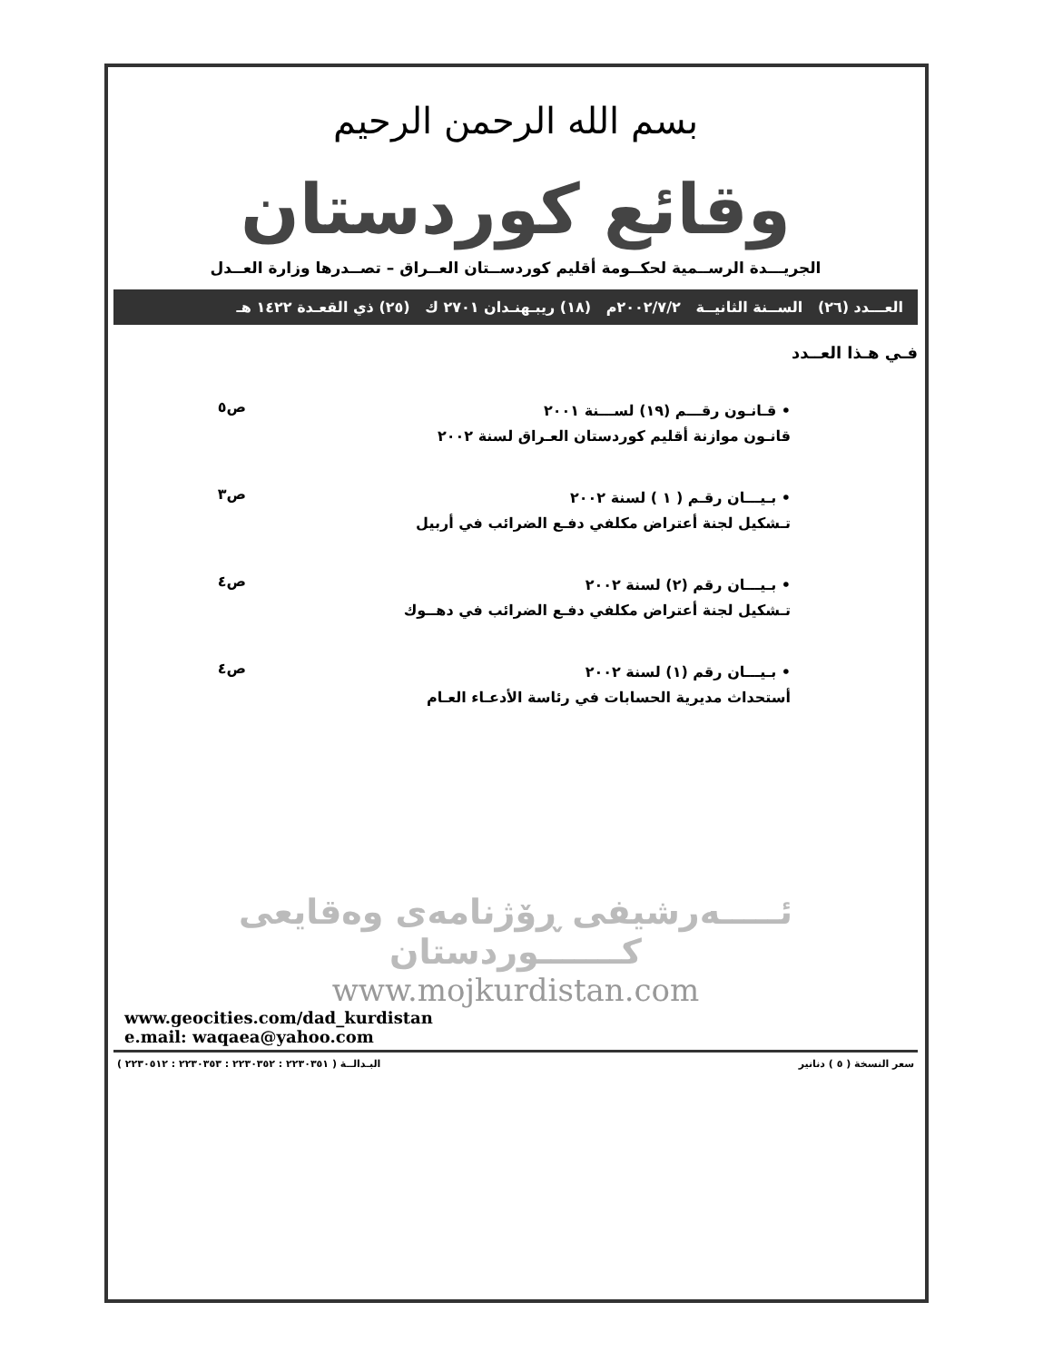بسم الله الرحمن الرحيم
وقائع كوردستان
الجريـــدة الرســمية لحكــومة أقليم كوردســتان العــراق – تصــدرها وزارة العــدل
العـــدد (٢٦) الســنة الثانيــة ٢٠٠٢/٧/٢م (١٨) ريبـهنـدان ٢٧٠١ ك (٢٥) ذي القعـدة ١٤٢٢ هـ
فـي هـذا العــدد
• قـانـون رقـــم (١٩) لســـنة ٢٠٠١
قانـون موازنة أقليم كوردستان العـراق لسنة ٢٠٠٢
ص٥
• بـيـــان رقـم ( ١ ) لسنة ٢٠٠٢
تـشكيل لجنة أعتراض مكلفي دفـع الضرائب في أربيل
ص٣
• بـيـــان رقم (٢) لسنة ٢٠٠٢
تـشكيل لجنة أعتراض مكلفي دفـع الضرائب في دهــوك
ص٤
• بـيـــان رقم (١) لسنة ٢٠٠٢
أستحداث مديرية الحسابات في رئاسة الأدعـاء العـام
ص٤
ئـــــەرشيفی ڕۆژنامەی وەقایعی كـــــــوردستان
www.mojkurdistan.com
www.geocities.com/dad_kurdistan
e.mail: waqaea@yahoo.com
سعر النسخة ( ٥ ) دنانير البـدالــة ( ٢٢٣٠٣٥١ : ٢٢٣٠٣٥٢ : ٢٢٣٠٣٥٣ : ٢٢٣٠٥١٢ )